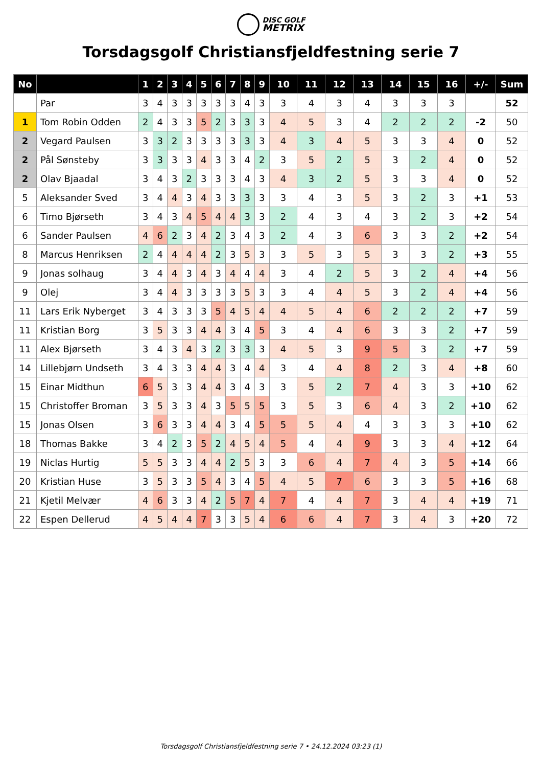DISC GOLF
METRIX
Torsdagsgolf Christiansfjeldfestning serie 7
| No | | 1 | 2 | 3 | 4 | 5 | 6 | 7 | 8 | 9 | 10 | 11 | 12 | 13 | 14 | 15 | 16 | +/- | Sum |
| --- | --- | --- | --- | --- | --- | --- | --- | --- | --- | --- | --- | --- | --- | --- | --- | --- | --- | --- | --- |
| | Par | 3 | 4 | 3 | 3 | 3 | 3 | 3 | 4 | 3 | 3 | 4 | 3 | 4 | 3 | 3 | 3 | | 52 |
| 1 | Tom Robin Odden | 2 | 4 | 3 | 3 | 5 | 2 | 3 | 3 | 3 | 4 | 5 | 3 | 4 | 2 | 2 | 2 | -2 | 50 |
| 2 | Vegard Paulsen | 3 | 3 | 2 | 3 | 3 | 3 | 3 | 3 | 3 | 4 | 3 | 4 | 5 | 3 | 3 | 4 | 0 | 52 |
| 2 | Pål Sønsteby | 3 | 3 | 3 | 3 | 4 | 3 | 3 | 4 | 2 | 3 | 5 | 2 | 5 | 3 | 2 | 4 | 0 | 52 |
| 2 | Olav Bjaadal | 3 | 4 | 3 | 2 | 3 | 3 | 3 | 4 | 3 | 4 | 3 | 2 | 5 | 3 | 3 | 4 | 0 | 52 |
| 5 | Aleksander Sved | 3 | 4 | 4 | 3 | 4 | 3 | 3 | 3 | 3 | 3 | 4 | 3 | 5 | 3 | 2 | 3 | +1 | 53 |
| 6 | Timo Bjørseth | 3 | 4 | 3 | 4 | 5 | 4 | 4 | 3 | 3 | 2 | 4 | 3 | 4 | 3 | 2 | 3 | +2 | 54 |
| 6 | Sander Paulsen | 4 | 6 | 2 | 3 | 4 | 2 | 3 | 4 | 3 | 2 | 4 | 3 | 6 | 3 | 3 | 2 | +2 | 54 |
| 8 | Marcus Henriksen | 2 | 4 | 4 | 4 | 4 | 2 | 3 | 5 | 3 | 3 | 5 | 3 | 5 | 3 | 3 | 2 | +3 | 55 |
| 9 | Jonas solhaug | 3 | 4 | 4 | 3 | 4 | 3 | 4 | 4 | 4 | 3 | 4 | 2 | 5 | 3 | 2 | 4 | +4 | 56 |
| 9 | Olej | 3 | 4 | 4 | 3 | 3 | 3 | 3 | 5 | 3 | 3 | 4 | 4 | 5 | 3 | 2 | 4 | +4 | 56 |
| 11 | Lars Erik Nyberget | 3 | 4 | 3 | 3 | 3 | 5 | 4 | 5 | 4 | 4 | 5 | 4 | 6 | 2 | 2 | 2 | +7 | 59 |
| 11 | Kristian Borg | 3 | 5 | 3 | 3 | 4 | 4 | 3 | 4 | 5 | 3 | 4 | 4 | 6 | 3 | 3 | 2 | +7 | 59 |
| 11 | Alex Bjørseth | 3 | 4 | 3 | 4 | 3 | 2 | 3 | 3 | 3 | 4 | 5 | 3 | 9 | 5 | 3 | 2 | +7 | 59 |
| 14 | Lillebjørn Undseth | 3 | 4 | 3 | 3 | 4 | 4 | 3 | 4 | 4 | 3 | 4 | 4 | 8 | 2 | 3 | 4 | +8 | 60 |
| 15 | Einar Midthun | 6 | 5 | 3 | 3 | 4 | 4 | 3 | 4 | 3 | 3 | 5 | 2 | 7 | 4 | 3 | 3 | +10 | 62 |
| 15 | Christoffer Broman | 3 | 5 | 3 | 3 | 4 | 3 | 5 | 5 | 5 | 3 | 5 | 3 | 6 | 4 | 3 | 2 | +10 | 62 |
| 15 | Jonas Olsen | 3 | 6 | 3 | 3 | 4 | 4 | 3 | 4 | 5 | 5 | 5 | 4 | 4 | 3 | 3 | 3 | +10 | 62 |
| 18 | Thomas Bakke | 3 | 4 | 2 | 3 | 5 | 2 | 4 | 5 | 4 | 5 | 4 | 4 | 9 | 3 | 3 | 4 | +12 | 64 |
| 19 | Niclas Hurtig | 5 | 5 | 3 | 3 | 4 | 4 | 2 | 5 | 3 | 3 | 6 | 4 | 7 | 4 | 3 | 5 | +14 | 66 |
| 20 | Kristian Huse | 3 | 5 | 3 | 3 | 5 | 4 | 3 | 4 | 5 | 4 | 5 | 7 | 6 | 3 | 3 | 5 | +16 | 68 |
| 21 | Kjetil Melvær | 4 | 6 | 3 | 3 | 4 | 2 | 5 | 7 | 4 | 7 | 4 | 4 | 7 | 3 | 4 | 4 | +19 | 71 |
| 22 | Espen Dellerud | 4 | 5 | 4 | 4 | 7 | 3 | 3 | 5 | 4 | 6 | 6 | 4 | 7 | 3 | 4 | 3 | +20 | 72 |
Torsdagsgolf Christiansfjeldfestning serie 7 • 24.12.2024 03:23 (1)